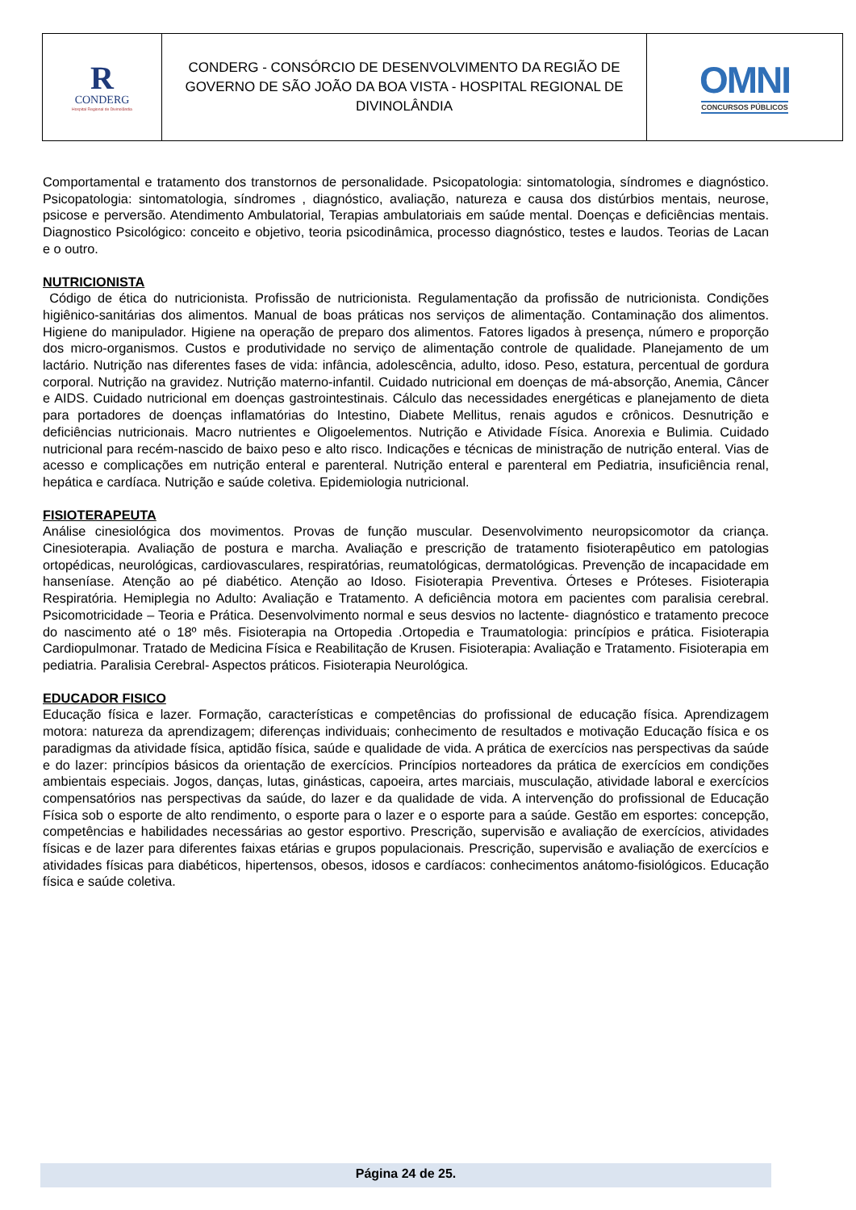| R CONDERG Hospital Regional de Divinolândia | CONDERG - CONSÓRCIO DE DESENVOLVIMENTO DA REGIÃO DE GOVERNO DE SÃO JOÃO DA BOA VISTA - HOSPITAL REGIONAL DE DIVINOLÂNDIA | OMNI CONCURSOS PÚBLICOS |
Comportamental e tratamento dos transtornos de personalidade. Psicopatologia: sintomatologia, síndromes e diagnóstico. Psicopatologia: sintomatologia, síndromes , diagnóstico, avaliação, natureza e causa dos distúrbios mentais, neurose, psicose e perversão. Atendimento Ambulatorial, Terapias ambulatoriais em saúde mental. Doenças e deficiências mentais. Diagnostico Psicológico: conceito e objetivo, teoria psicodinâmica, processo diagnóstico, testes e laudos. Teorias de Lacan e o outro.
NUTRICIONISTA
Código de ética do nutricionista. Profissão de nutricionista. Regulamentação da profissão de nutricionista. Condições higiênico-sanitárias dos alimentos. Manual de boas práticas nos serviços de alimentação. Contaminação dos alimentos. Higiene do manipulador. Higiene na operação de preparo dos alimentos. Fatores ligados à presença, número e proporção dos micro-organismos. Custos e produtividade no serviço de alimentação controle de qualidade. Planejamento de um lactário. Nutrição nas diferentes fases de vida: infância, adolescência, adulto, idoso. Peso, estatura, percentual de gordura corporal. Nutrição na gravidez. Nutrição materno-infantil. Cuidado nutricional em doenças de má-absorção, Anemia, Câncer e AIDS. Cuidado nutricional em doenças gastrointestinais. Cálculo das necessidades energéticas e planejamento de dieta para portadores de doenças inflamatórias do Intestino, Diabete Mellitus, renais agudos e crônicos. Desnutrição e deficiências nutricionais. Macro nutrientes e Oligoelementos. Nutrição e Atividade Física. Anorexia e Bulimia. Cuidado nutricional para recém-nascido de baixo peso e alto risco. Indicações e técnicas de ministração de nutrição enteral. Vias de acesso e complicações em nutrição enteral e parenteral. Nutrição enteral e parenteral em Pediatria, insuficiência renal, hepática e cardíaca. Nutrição e saúde coletiva. Epidemiologia nutricional.
FISIOTERAPEUTA
Análise cinesiológica dos movimentos. Provas de função muscular. Desenvolvimento neuropsicomotor da criança. Cinesioterapia. Avaliação de postura e marcha. Avaliação e prescrição de tratamento fisioterapêutico em patologias ortopédicas, neurológicas, cardiovasculares, respiratórias, reumatológicas, dermatológicas. Prevenção de incapacidade em hanseníase. Atenção ao pé diabético. Atenção ao Idoso. Fisioterapia Preventiva. Órteses e Próteses. Fisioterapia Respiratória. Hemiplegia no Adulto: Avaliação e Tratamento. A deficiência motora em pacientes com paralisia cerebral. Psicomotricidade – Teoria e Prática. Desenvolvimento normal e seus desvios no lactente- diagnóstico e tratamento precoce do nascimento até o 18º mês. Fisioterapia na Ortopedia .Ortopedia e Traumatologia: princípios e prática. Fisioterapia Cardiopulmonar. Tratado de Medicina Física e Reabilitação de Krusen. Fisioterapia: Avaliação e Tratamento. Fisioterapia em pediatria. Paralisia Cerebral- Aspectos práticos. Fisioterapia Neurológica.
EDUCADOR FISICO
Educação física e lazer. Formação, características e competências do profissional de educação física. Aprendizagem motora: natureza da aprendizagem; diferenças individuais; conhecimento de resultados e motivação Educação física e os paradigmas da atividade física, aptidão física, saúde e qualidade de vida. A prática de exercícios nas perspectivas da saúde e do lazer: princípios básicos da orientação de exercícios. Princípios norteadores da prática de exercícios em condições ambientais especiais. Jogos, danças, lutas, ginásticas, capoeira, artes marciais, musculação, atividade laboral e exercícios compensatórios nas perspectivas da saúde, do lazer e da qualidade de vida. A intervenção do profissional de Educação Física sob o esporte de alto rendimento, o esporte para o lazer e o esporte para a saúde. Gestão em esportes: concepção, competências e habilidades necessárias ao gestor esportivo. Prescrição, supervisão e avaliação de exercícios, atividades físicas e de lazer para diferentes faixas etárias e grupos populacionais. Prescrição, supervisão e avaliação de exercícios e atividades físicas para diabéticos, hipertensos, obesos, idosos e cardíacos: conhecimentos anátomo-fisiológicos. Educação física e saúde coletiva.
Página 24 de 25.